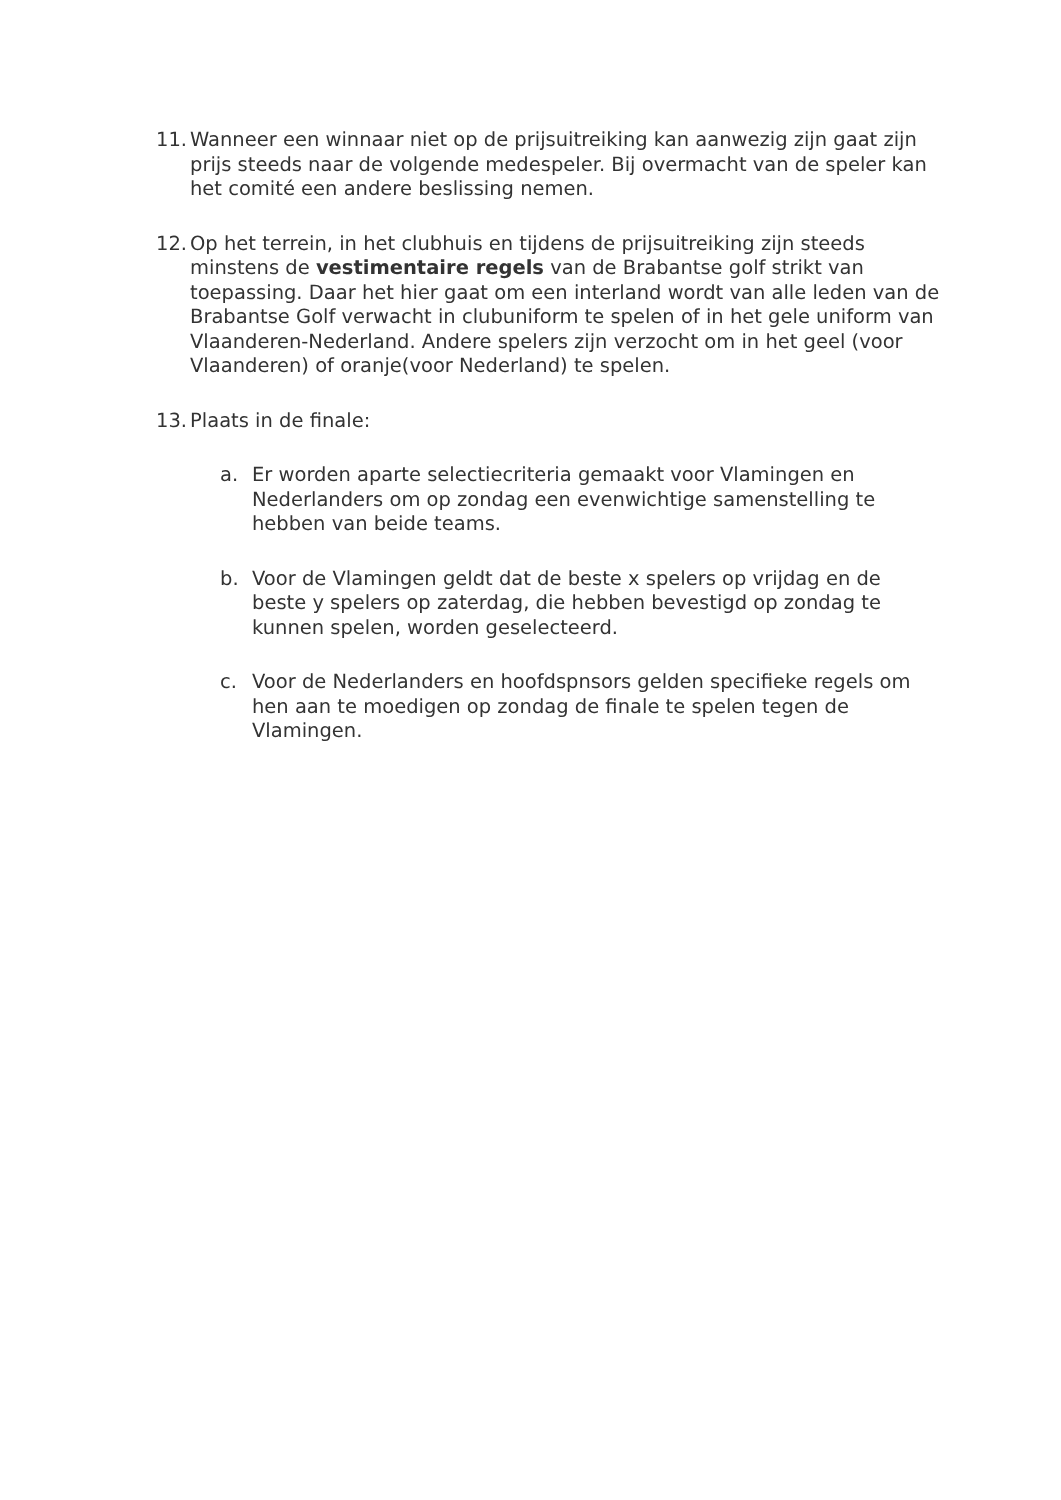11.
Wanneer een winnaar niet op de prijsuitreiking kan aanwezig zijn gaat zijn prijs steeds naar de volgende medespeler. Bij overmacht van de speler kan het comité een andere beslissing nemen.
12.
Op het terrein, in het clubhuis en tijdens de prijsuitreiking zijn steeds minstens de vestimentaire regels van de Brabantse golf strikt van toepassing. Daar het hier gaat om een interland wordt van alle leden van de Brabantse Golf verwacht in clubuniform te spelen of in het gele uniform van Vlaanderen-Nederland. Andere spelers zijn verzocht om in het geel (voor Vlaanderen) of oranje(voor Nederland) te spelen.
13.
Plaats in de finale:
a. Er worden aparte selectiecriteria gemaakt voor Vlamingen en Nederlanders om op zondag een evenwichtige samenstelling te hebben van beide teams.
b. Voor de Vlamingen geldt dat de beste x spelers op vrijdag en de beste y spelers op zaterdag, die hebben bevestigd op zondag te kunnen spelen, worden geselecteerd.
c. Voor de Nederlanders en hoofdspnsors gelden specifieke regels om hen aan te moedigen op zondag de finale te spelen tegen de Vlamingen.